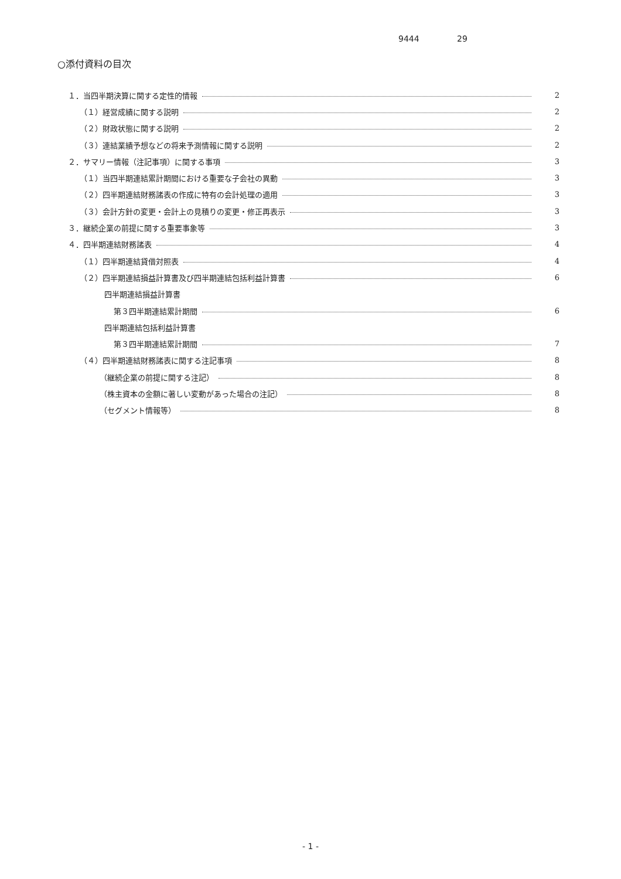9444 29
○添付資料の目次
１．当四半期決算に関する定性的情報 2
（１）経営成績に関する説明 2
（２）財政状態に関する説明 2
（３）連結業績予想などの将来予測情報に関する説明 2
２．サマリー情報（注記事項）に関する事項 3
（１）当四半期連結累計期間における重要な子会社の異動 3
（２）四半期連結財務諸表の作成に特有の会計処理の適用 3
（３）会計方針の変更・会計上の見積りの変更・修正再表示 3
３．継続企業の前提に関する重要事象等 3
４．四半期連結財務諸表 4
（１）四半期連結貸借対照表 4
（２）四半期連結損益計算書及び四半期連結包括利益計算書 6
四半期連結損益計算書
第３四半期連結累計期間 6
四半期連結包括利益計算書
第３四半期連結累計期間 7
（４）四半期連結財務諸表に関する注記事項 8
（継続企業の前提に関する注記） 8
（株主資本の金額に著しい変動があった場合の注記） 8
（セグメント情報等） 8
- 1 -